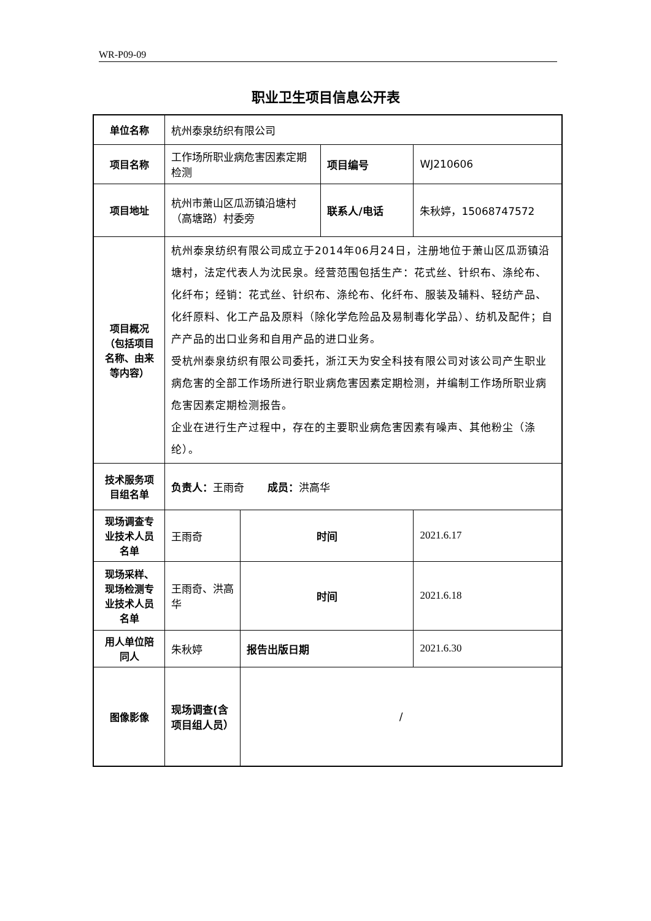WR-P09-09
职业卫生项目信息公开表
| 单位名称 | 杭州泰泉纺织有限公司 | | | |
| 项目名称 | 工作场所职业病危害因素定期检测 | | 项目编号 | WJ210606 |
| 项目地址 | 杭州市萧山区瓜沥镇沿塘村（高塘路）村委旁 | | 联系人/电话 | 朱秋婷，15068747572 |
| 项目概况（包括项目名称、由来等内容） | 杭州泰泉纺织有限公司成立于2014年06月24日，注册地位于萧山区瓜沥镇沿塘村，法定代表人为沈民泉。经营范围包括生产：花式丝、针织布、涤纶布、化纤布；经销：花式丝、针织布、涤纶布、化纤布、服装及辅料、轻纺产品、化纤原料、化工产品及原料（除化学危险品及易制毒化学品）、纺机及配件；自产产品的出口业务和自用产品的进口业务。 受杭州泰泉纺织有限公司委托，浙江天为安全科技有限公司对该公司产生职业病危害的全部工作场所进行职业病危害因素定期检测，并编制工作场所职业病危害因素定期检测报告。 企业在进行生产过程中，存在的主要职业病危害因素有噪声、其他粉尘（涤纶）。 | | | |
| 技术服务项目组名单 | 负责人： 王雨奇 成员： 洪高华 | | | |
| 现场调查专业技术人员名单 | 王雨奇 | 时间 | | 2021.6.17 |
| 现场采样、现场检测专业技术人员名单 | 王雨奇、洪高华 | 时间 | | 2021.6.18 |
| 用人单位陪同人 | 朱秋婷 | 报告出版日期 | | 2021.6.30 |
| 图像影像 | 现场调查(含项目组人员） | / | | |